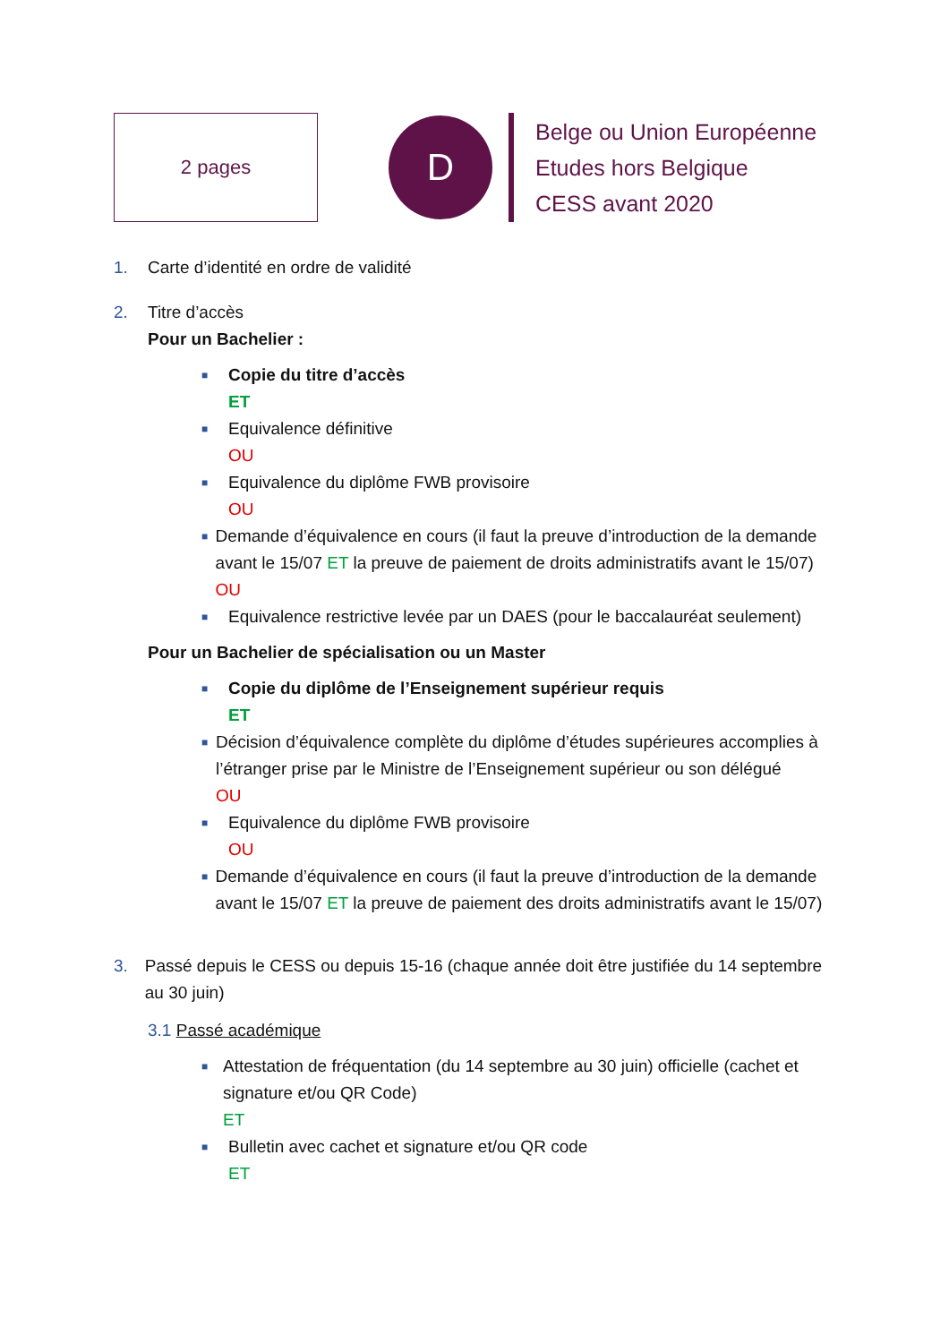2 pages
D
Belge ou Union Européenne
Etudes hors Belgique
CESS avant 2020
1. Carte d’identité en ordre de validité
2. Titre d’accès
Pour un Bachelier :
■ Copie du titre d’accès
ET
■ Equivalence définitive
OU
■ Equivalence du diplôme FWB provisoire
OU
■ Demande d’équivalence en cours (il faut la preuve d’introduction de la demande avant le 15/07 ET la preuve de paiement de droits administratifs avant le 15/07)
OU
■ Equivalence restrictive levée par un DAES (pour le baccalauréat seulement)
Pour un Bachelier de spécialisation ou un Master
■ Copie du diplôme de l’Enseignement supérieur requis
ET
■ Décision d’équivalence complète du diplôme d’études supérieures accomplies à l’étranger prise par le Ministre de l’Enseignement supérieur ou son délégué
OU
■ Equivalence du diplôme FWB provisoire
OU
■ Demande d’équivalence en cours (il faut la preuve d’introduction de la demande avant le 15/07 ET la preuve de paiement des droits administratifs avant le 15/07)
3. Passé depuis le CESS ou depuis 15-16 (chaque année doit être justifiée du 14 septembre au 30 juin)
3.1 Passé académique
■ Attestation de fréquentation (du 14 septembre au 30 juin) officielle (cachet et signature et/ou QR Code)
ET
■ Bulletin avec cachet et signature et/ou QR code
ET